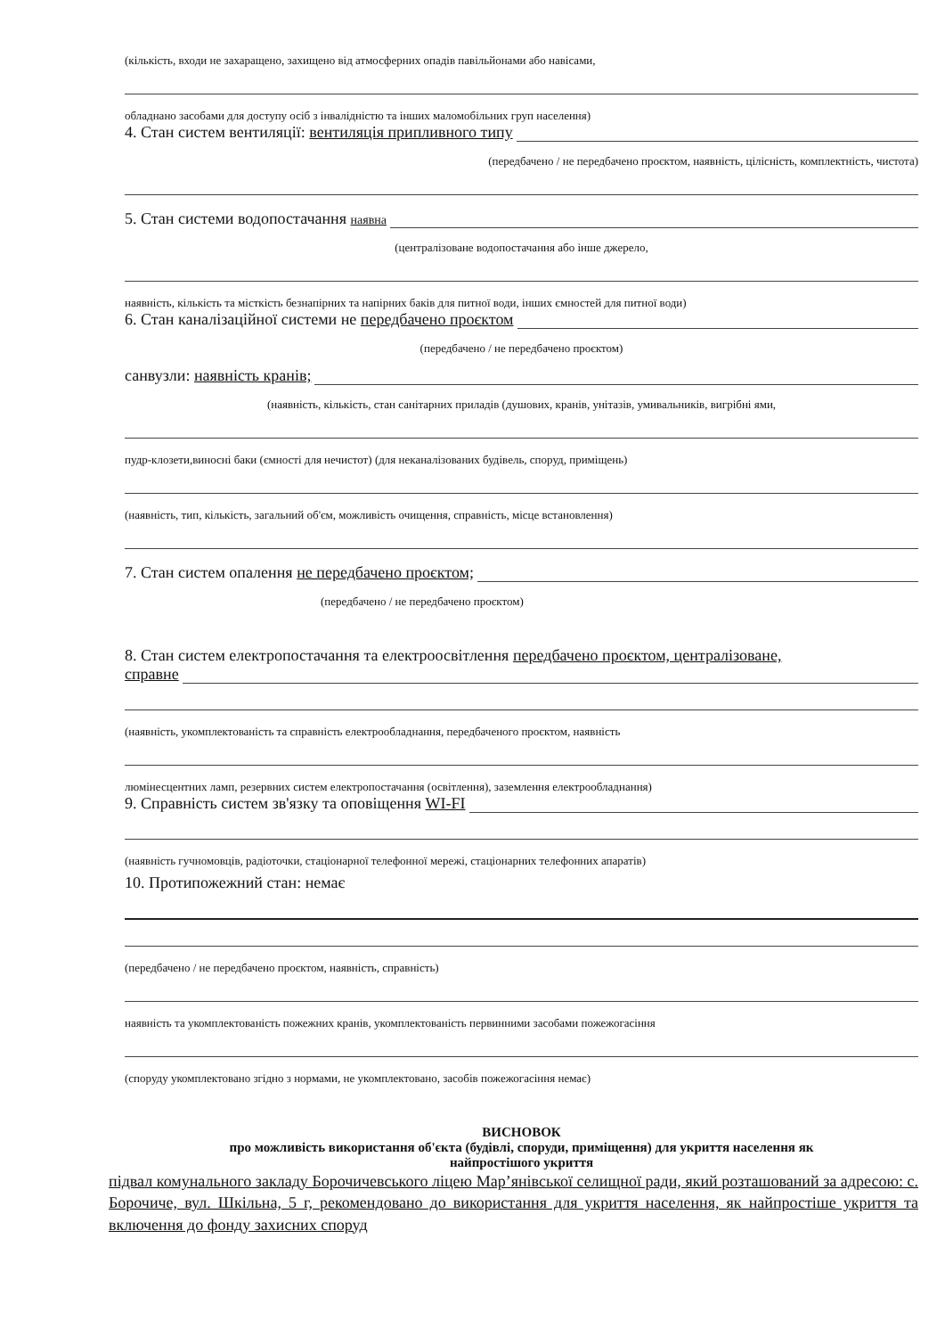(кількість, входи не захаращено, захищено від атмосферних опадів павільйонами або навісами,
обладнано засобами для доступу осіб з інвалідністю та інших маломобільних груп населення)
4. Стан систем вентиляції: вентиляція припливного типу
(передбачено / не передбачено проєктом, наявність, цілісність, комплектність, чистота)
5. Стан системи водопостачання наявна
(централізоване водопостачання або інше джерело,
наявність, кількість та місткість безнапірних та напірних баків для питної води, інших ємностей для питної води)
6. Стан каналізаційної системи не передбачено проєктом
(передбачено / не передбачено проєктом)
санвузли: наявність кранів;
(наявність, кількість, стан санітарних приладів (душових, кранів, унітазів, умивальників, вигрібні ями,
пудр-клозети,виносні баки (ємності для нечистот) (для неканалізованих будівель, споруд, приміщень)
(наявність, тип, кількість, загальний об'єм, можливість очищення, справність, місце встановлення)
7. Стан систем опалення не передбачено проєктом;
(передбачено / не передбачено проєктом)
8. Стан систем електропостачання та електроосвітлення передбачено проєктом, централізоване,
справне
(наявність, укомплектованість та справність електрообладнання, передбаченого проєктом, наявність
люмінесцентних ламп, резервних систем електропостачання (освітлення), заземлення електрообладнання)
9. Справність систем зв'язку та оповіщення WI-FI
(наявність гучномовців, радіоточки, стаціонарної телефонної мережі, стаціонарних телефонних апаратів)
10. Протипожежний стан: немає
(передбачено / не передбачено проєктом, наявність, справність)
наявність та укомплектованість пожежних кранів, укомплектованість первинними засобами пожежогасіння
(споруду укомплектовано згідно з нормами, не укомплектовано, засобів пожежогасіння немає)
ВИСНОВОК
про можливість використання об'єкта (будівлі, споруди, приміщення) для укриття населення як
найпростішого укриття
підвал комунального закладу Борочичевського ліцею Мар’янівської селищної ради, який розташований за адресою: с. Борочиче, вул. Шкільна, 5 г, рекомендовано до використання для укриття населення, як найпростіше укриття та включення до фонду захисних споруд